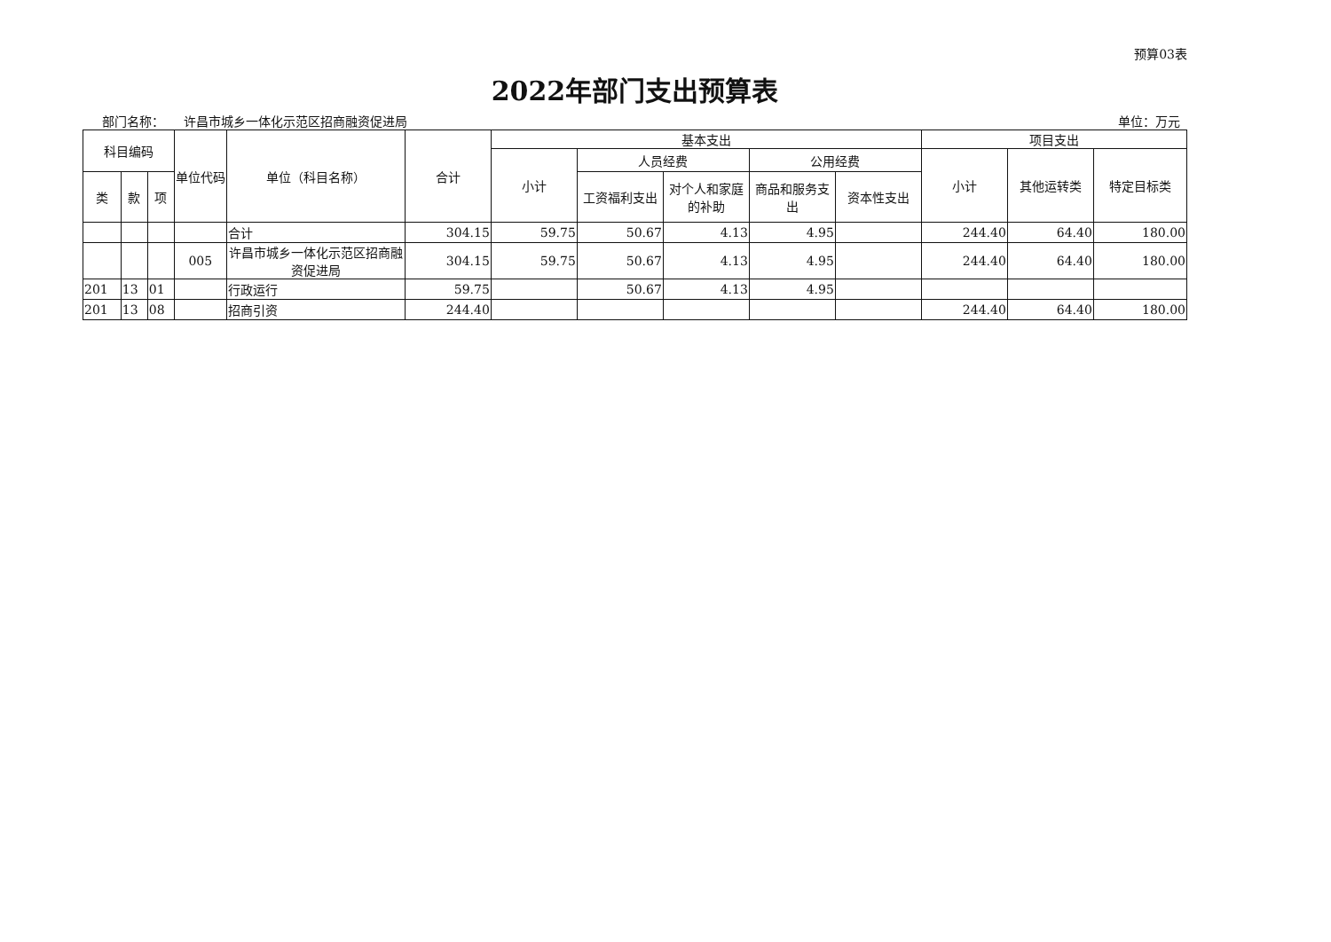预算03表
2022年部门支出预算表
部门名称： 许昌市城乡一体化示范区招商融资促进局 单位：万元
| 科目编码 | | | 单位代码 | 单位（科目名称） | 合计 | 基本支出 | | | | | 项目支出 | | |
| --- | --- | --- | --- | --- | --- | --- | --- | --- | --- | --- | --- | --- | --- |
| | | | | | | 小计 | 人员经费 | | 公用经费 | | 小计 | 其他运转类 | 特定目标类 |
| 类 | 款 | 项 | | | | | 工资福利支出 | 对个人和家庭的补助 | 商品和服务支出 | 资本性支出 | | | |
| | | | | 合计 | 304.15 | 59.75 | 50.67 | 4.13 | 4.95 | | 244.40 | 64.40 | 180.00 |
| | | | 005 | 许昌市城乡一体化示范区招商融资促进局 | 304.15 | 59.75 | 50.67 | 4.13 | 4.95 | | 244.40 | 64.40 | 180.00 |
| 201 | 13 | 01 | | 行政运行 | 59.75 | | 50.67 | 4.13 | 4.95 | | | | |
| 201 | 13 | 08 | | 招商引资 | 244.40 | | | | | | 244.40 | 64.40 | 180.00 |